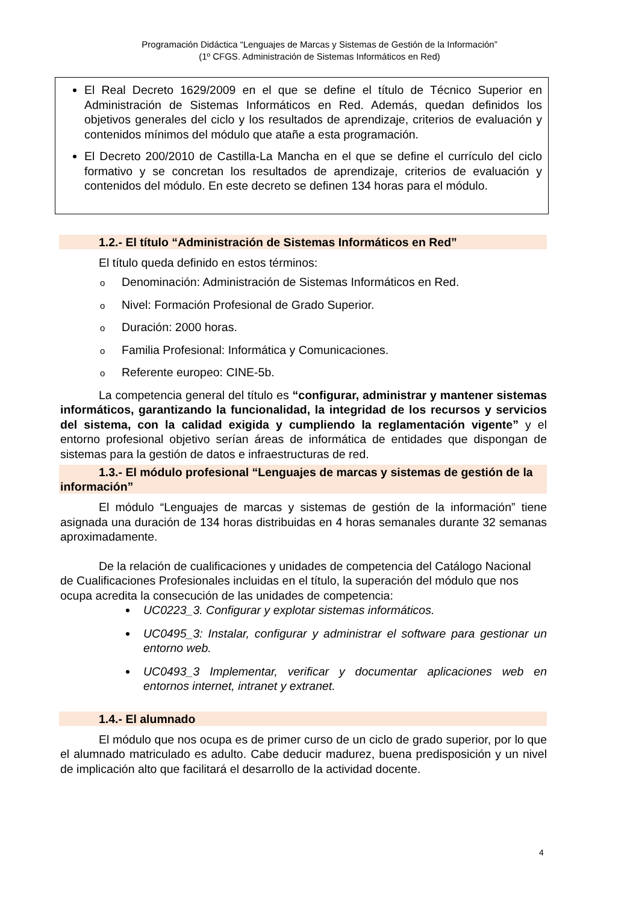Programación Didáctica “Lenguajes de Marcas y Sistemas de Gestión de la Información”
(1º CFGS. Administración de Sistemas Informáticos en Red)
El Real Decreto 1629/2009 en el que se define el título de Técnico Superior en Administración de Sistemas Informáticos en Red. Además, quedan definidos los objetivos generales del ciclo y los resultados de aprendizaje, criterios de evaluación y contenidos mínimos del módulo que atañe a esta programación.
El Decreto 200/2010 de Castilla-La Mancha en el que se define el currículo del ciclo formativo y se concretan los resultados de aprendizaje, criterios de evaluación y contenidos del módulo. En este decreto se definen 134 horas para el módulo.
1.2.- El título “Administración de Sistemas Informáticos en Red”
El título queda definido en estos términos:
o Denominación: Administración de Sistemas Informáticos en Red.
o Nivel: Formación Profesional de Grado Superior.
o Duración: 2000 horas.
o Familia Profesional: Informática y Comunicaciones.
o Referente europeo: CINE-5b.
La competencia general del título es “configurar, administrar y mantener sistemas informáticos, garantizando la funcionalidad, la integridad de los recursos y servicios del sistema, con la calidad exigida y cumpliendo la reglamentación vigente” y el entorno profesional objetivo serían áreas de informática de entidades que dispongan de sistemas para la gestión de datos e infraestructuras de red.
1.3.- El módulo profesional “Lenguajes de marcas y sistemas de gestión de la información”
El módulo “Lenguajes de marcas y sistemas de gestión de la información” tiene asignada una duración de 134 horas distribuidas en 4 horas semanales durante 32 semanas aproximadamente.
De la relación de cualificaciones y unidades de competencia del Catálogo Nacional de Cualificaciones Profesionales incluidas en el título, la superación del módulo que nos ocupa acredita la consecución de las unidades de competencia:
UC0223_3. Configurar y explotar sistemas informáticos.
UC0495_3: Instalar, configurar y administrar el software para gestionar un entorno web.
UC0493_3 Implementar, verificar y documentar aplicaciones web en entornos internet, intranet y extranet.
1.4.- El alumnado
El módulo que nos ocupa es de primer curso de un ciclo de grado superior, por lo que el alumnado matriculado es adulto. Cabe deducir madurez, buena predisposición y un nivel de implicación alto que facilitará el desarrollo de la actividad docente.
4